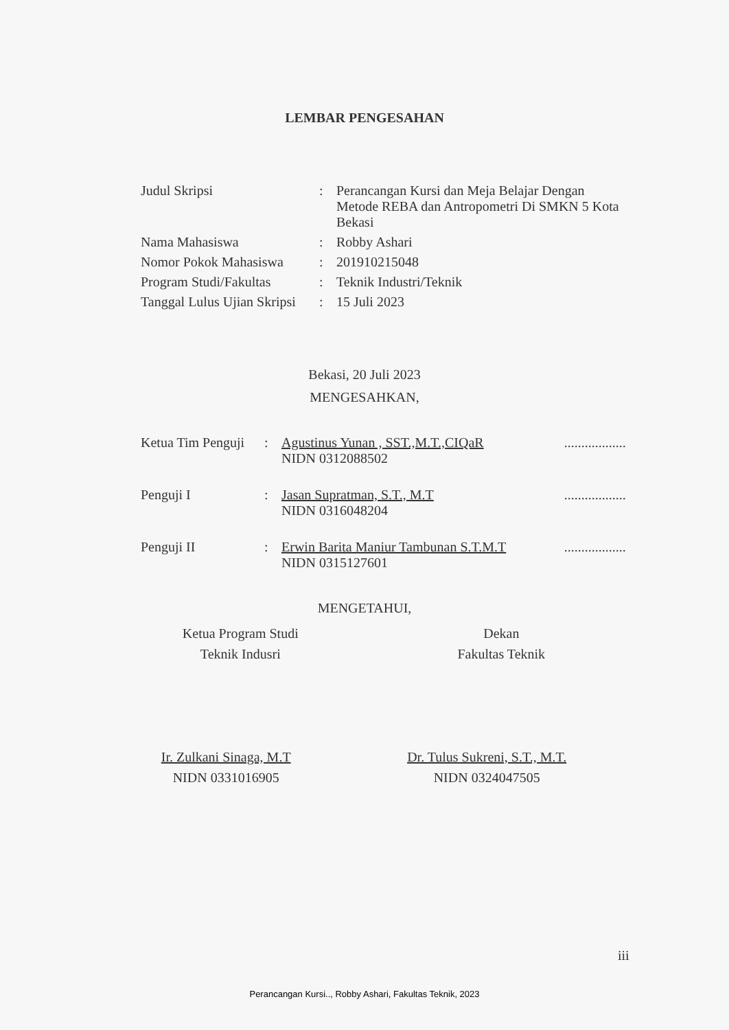LEMBAR PENGESAHAN
| Judul Skripsi | : | Perancangan Kursi dan Meja Belajar Dengan Metode REBA dan Antropometri Di SMKN 5 Kota Bekasi |
| Nama Mahasiswa | : | Robby Ashari |
| Nomor Pokok Mahasiswa | : | 201910215048 |
| Program Studi/Fakultas | : | Teknik Industri/Teknik |
| Tanggal Lulus Ujian Skripsi | : | 15 Juli 2023 |
Bekasi, 20 Juli 2023
MENGESAHKAN,
| Ketua Tim Penguji | : | Agustinus Yunan , SST.,M.T.,CIQaR NIDN 0312088502 | .................. |
| Penguji I | : | Jasan Supratman, S.T., M.T NIDN 0316048204 | .................. |
| Penguji II | : | Erwin Barita Maniur Tambunan S.T.M.T NIDN 0315127601 | .................. |
MENGETAHUI,
Ketua Program Studi
Teknik Indusri
Dekan
Fakultas Teknik
Ir. Zulkani Sinaga, M.T
NIDN 0331016905
Dr. Tulus Sukreni, S.T., M.T.
NIDN 0324047505
iii
Perancangan Kursi.., Robby Ashari, Fakultas Teknik, 2023